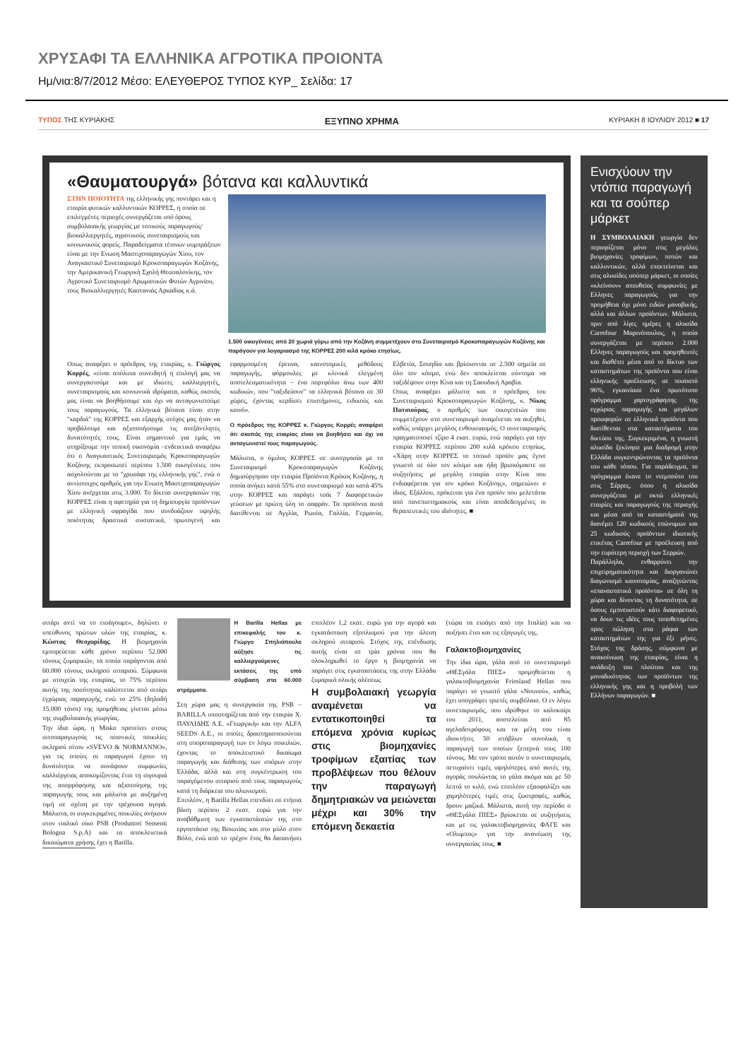ΧΡΥΣΑΦΙ ΤΑ ΕΛΛΗΝΙΚΑ ΑΓΡΟΤΙΚΑ ΠΡΟΙΟΝΤΑ
Ημ/νια:8/7/2012 Μέσο: ΕΛΕΥΘΕΡΟΣ ΤΥΠΟΣ ΚΥΡ_ Σελίδα: 17
ΤΥΠΟΣ ΤΗΣ ΚΥΡΙΑΚΗΣ ΕΞΥΠΝΟ ΧΡΗΜΑ ΚΥΡΙΑΚΗ 8 ΙΟΥΛΙΟΥ 2012 ■ 17
«Θαυματουργά» βότανα και καλλυντικά
1.500 οικογένειες από 20 χωριά γύρω από την Κοζάνη συμμετέχουν στο Συνεταιρισμό Κροκοπαραγωγών Κοζάνης και παράγουν για λογαριασμό της ΚΟΡΡΕΣ 200 κιλά κρόκο ετησίως.
ΣΤΗΝ ΠΟΙΟΤΗΤΑ της ελληνικής γης ποντάρει και η εταιρία φυτικών καλλυντικών ΚΟΡΡΕΣ, η οποία σε επιλεγμένες περιοχές συνεργάζεται υπό όρους συμβολαιακής γεωργίας με τοπικούς παραγωγούς/βιοκαλλιεργητές, αγροτικούς συνεταιρισμούς και κοινωνικούς φορείς. Παραδείγματα τέτοιων συμπράξεων είναι με την Ενωση Μαστιχοπαραγωγών Χίου, τον Αναγκαστικό Συνεταιρισμό Κροκοπαραγωγών Κοζάνης, την Αμερικανική Γεωργική Σχολή Θεσσαλονίκης, τον Αγροτικό Συνεταιρισμό Αρωματικών Φυτών Αγρινίου, τους Βιοκαλλιεργητές Καστανιάς Αρκαδίας κ.ά.
Οπως αναφέρει ο πρόεδρος της εταιρίας, κ. Γιώργος Κορρές, «είναι απόλυτα συνειδητή η επιλογή μας να συνεργαστούμε και με ιδιώτες καλλιεργητές, συνεταιρισμούς και κοινωνικά ιδρύματα, καθώς σκοπός μας είναι να βοηθήσουμε και όχι να ανταγωνιστούμε τους παραγωγούς. Τα ελληνικά βότανα είναι στην "καρδιά" της ΚΟΡΡΕΣ και εξαρχής στόχος μας ήταν να προβάλουμε και αξιοποιήσουμε τις ανεξάντλητες δυνατότητές τους. Είναι σημαντικό για εμάς να στηρίξουμε την τοπική οικονομία –ενδεικτικά αναφέρω ότι ο Αναγκαστικός Συνεταιρισμός Κροκοπαραγωγών Κοζάνης εκπροσωπεί περίπου 1.500 οικογένειες που ασχολούνται με το "χρυσάφι της ελληνικής γης", ενώ ο αντίστοιχος αριθμός για την Ενωση Μαστιχοπαραγωγών Χίου ανέρχεται στις 3.000. Το δίκτυο συνεργασιών της ΚΟΡΡΕΣ είναι η αφετηρία για τη δημιουργία προϊόντων με ελληνική σφραγίδα που συνδυάζουν υψηλής ποιότητας δραστικά συστατικά, πρωτογενή και εφαρμοσμένη έρευνα, καινοτομικές μεθόδους παραγωγής, φόρμουλες με κλινικά ελεγμένη αποτελεσματικότητα – ένα πορτφόλιο άνω των 400 κωδικών, που "ταξιδεύουν" τα ελληνικά βότανα σε 30 χώρες, έχοντας κερδίσει επιστήμονες, ειδικούς και κοινό».
Ο πρόεδρος της ΚΟΡΡΕΣ κ. Γιώργος Κορρές αναφέρει ότι σκοπός της εταιρίας είναι να βοηθήσει και όχι να ανταγωνιστεί τους παραγωγούς.
Μάλιστα, ο όμιλος ΚΟΡΡΕΣ σε συνεργασία με το Συνεταιρισμό Κροκοπαραγωγών Κοζάνης δημιούργησαν την εταιρία Προϊόντα Κρόκος Κοζάνης, η οποία ανήκει κατά 55% στο συνεταιρισμό και κατά 45% στην ΚΟΡΡΕΣ και παράγει τσάι 7 διαφορετικών γεύσεων με πρώτη ύλη το σαφράν. Τα προϊόντα αυτά διατίθενται σε Αγγλία, Ρωσία, Γαλλία, Γερμανία, Ελβετία, Σουηδία και βρίσκονται σε 2.500 σημεία σε όλο τον κόσμο, ενώ δεν αποκλείεται σύντομα να ταξιδέψουν στην Κίνα και τη Σαουδική Αραβία.
Οπως αναφέρει μάλιστα και ο πρόεδρος του Συνεταιρισμού Κροκοπαραγωγών Κοζάνης, κ. Νίκος Πατσιούρας, ο αριθμός των οικογενειών που συμμετέχουν στο συνεταιρισμό αναμένεται να αυξηθεί, καθώς υπάρχει μεγάλος ενθουσιασμός. Ο συνεταιρισμός πραγματοποιεί τζίρο 4 εκατ. ευρώ, ενώ παράγει για την εταιρία ΚΟΡΡΕΣ περίπου 200 κιλά κρόκου ετησίως. «Χάρη στην ΚΟΡΡΕΣ το τοπικό προϊόν μας έγινε γνωστό σε όλο τον κόσμο και ήδη βρισκόμαστε σε συζητήσεις με μεγάλη εταιρία στην Κίνα που ενδιαφέρεται για τον κρόκο Κοζάνης», σημειώνει ο ίδιος. Εξάλλου, πρόκειται για ένα προϊόν που μελετάται από πανεπιστημιακούς και είναι αποδεδειγμένες οι θεραπευτικές του ιδιότητες. ■
Ενισχύουν την ντόπια παραγωγή και τα σούπερ μάρκετ
Η ΣΥΜΒΟΛΑΙΑΚΗ γεωργία δεν περιορίζεται μόνο στις μεγάλες βιομηχανίες τροφίμων, ποτών και καλλυντικών, αλλά επεκτείνεται και στις αλυσίδες σούπερ μάρκετ, οι οποίες «κλείνουν» απευθείας συμφωνίες με Ελληνες παραγωγούς για την προμήθεια όχι μόνο ειδών μαναβικής, αλλά και άλλων προϊόντων. Μάλιστα, πριν από λίγες ημέρες η αλυσίδα Carrefour Μαρινόπουλος, η οποία συνεργάζεται με περίπου 2.000 Ελληνες παραγωγούς και προμηθευτές και διαθέτει μέσα από το δίκτυο των καταστημάτων της προϊόντα που είναι ελληνικής προέλευσης σε ποσοστό 96%, εγκαινίασε ένα πρωτότυπο πρόγραμμα χαρτογράφησης της εγχώριας παραγωγής και μεγάλων προσφορών σε ελληνικά προϊόντα που διατίθενται στα καταστήματα του δικτύου της. Συγκεκριμένα, η γνωστή αλυσίδα ξεκίνησε μια διαδρομή στην Ελλάδα συγκεντρώνοντας τα προϊόντα του κάθε τόπου. Για παράδειγμα, το πρόγραμμα έκανε το ντεμπούτο του στις Σέρρες, όπου η αλυσίδα συνεργάζεται με οκτώ ελληνικές εταιρίες και παραγωγούς της περιοχής και μέσα από τα καταστήματά της διανέμει 120 κωδικούς επώνυμων και 25 κωδικούς προϊόντων ιδιωτικής ετικέτας Carrefour με προέλευση από την ευρύτερη περιοχή των Σερρών.
Παράλληλα, ενθαρρύνει την επιχειρηματικότητα και διοργανώνει διαγωνισμό καινοτομίας, αναζητώντας «επαναστατικά προϊόντα» σε όλη τη χώρα και δίνοντας τη δυνατότητα, σε όσους εμπνευστούν κάτι διαφορετικό, να δουν τις ιδέες τους τοποθετημένες προς πώληση στα ράφια των καταστημάτων της για έξι μήνες. Στόχος της δράσης, σύμφωνα με ανακοίνωση της εταιρίας, είναι η ανάδειξη του πλούτου και της μοναδικότητας των προϊόντων της ελληνικής γης και η προβολή των Ελλήνων παραγωγών. ■
σιτάρι αντί να το εισάγουμε», δηλώνει ο υπεύθυνος πρώτων υλών της εταιρίας, κ. Κώστας Θεοχαρίδης. Η βιομηχανία εμπορεύεται κάθε χρόνο περίπου 52.000 τόνους ζυμαρικών, τα οποία παράγονται από 60.000 τόνους σκληρού σιταριού. Σύμφωνα με στοιχεία της εταιρίας, το 75% περίπου αυτής της ποσότητας καλύπτεται από σιτάρι εγχώριας παραγωγής, ενώ το 25% (δηλαδή 15.000 τόνοι) της προμήθειας γίνεται μέσω της συμβολαιακής γεωργίας.
Την ίδια ώρα, η Misko προτείνει στους σιτοπαραγωγούς τις ποιοτικές ποικιλίες σκληρού σίτου «SVEVO & NORMANNO», για τις οποίες οι παραγωγοί έχουν τη δυνατότητα να συνάψουν συμφωνίες καλλιέργειας αποκομίζοντας έτσι τη σιγουριά της απορρόφησης και αξιοποίησης της παραγωγής τους και μάλιστα με αυξημένη τιμή σε σχέση με την τρέχουσα αγορά. Μάλιστα, οι συγκεκριμένες ποικιλίες ανήκουν στον ιταλικό οίκο PSB (Produttori Sementi Bologna S.p.A) και τα αποκλειστικά δικαιώματα χρήσης έχει η Barilla.
Η Barilla Hellas με επικεφαλής τον κ. Γιώργο Σπηλιόπουλο αύξησε τις καλλιεργούμενες εκτάσεις της υπό σύμβαση στα 60.000 στρέμματα.
Στη χώρα μας η συνεργασία της PSB – BARILLA υποστηρίζεται από την εταιρία Χ. ΠΑΥΛΙΔΗΣ Α.Ε. «Γεωργική» και την ALFA SEEDS A.E., οι οποίες δραστηριοποιούνται στη σποροπαραγωγή των εν λόγω ποικιλιών, έχοντας το αποκλειστικό δικαίωμα παραγωγής και διάθεσης των σπόρων στην Ελλάδα, αλλά και στη συγκέντρωση του παραγόμενου σιταριού από τους παραγωγούς κατά τη διάρκεια του αλωνισμού.
Επιπλέον, η Barilla Hellas επενδύει σε ετήσια βάση περίπου 2 εκατ. ευρώ για την αναβάθμιση των εγκαταστάσεών της στο εργοστάσιο της Βοιωτίας και στο μύλο στον Βόλο, ενώ από το τρέχον έτος θα δαπανήσει επιπλέον 1,2 εκατ. ευρώ για την αγορά και εγκατάσταση εξοπλισμού για την άλεση σκληρού σιταριού. Στόχος της επένδυσης αυτής είναι σε τρία χρόνια που θα ολοκληρωθεί το έργο η βιομηχανία να παράγει στις εγκαταστάσεις της στην Ελλάδα ζυμαρικά ολικής αλέσεως
Η συμβολαιακή γεωργία αναμένεται να εντατικοποιηθεί τα επόμενα χρόνια κυρίως στις βιομηχανίες τροφίμων εξαιτίας των προβλέψεων που θέλουν την παραγωγή δημητριακών να μειώνεται μέχρι και 30% την επόμενη δεκαετία
(τώρα τα εισάγει από την Ιταλία) και να αυξήσει έτσι και τις εξαγωγές της.
Γαλακτοβιομηχανίες
Την ίδια ώρα, γάλα από το συνεταιρισμό «ΘΕΣγάλα ΠΙΕΣ» προμηθεύεται η γαλακτοβιομηχανία Friesland Hellas που παράγει το γνωστό γάλα «Νουνού», καθώς έχει υπογράψει τριετές συμβόλαιο. Ο εν λόγω συνεταιρισμός, που ιδρύθηκε το καλοκαίρι του 2011, αποτελείται από 85 αγελαδοτρόφους και τα μέλη του είναι ιδιοκτήτες 50 στάβλων συνολικά, η παραγωγή των οποίων ξεπερνά τους 100 τόνους. Με τον τρόπο αυτόν ο συνεταιρισμός πετυχαίνει τιμές υψηλότερες από αυτές της αγοράς πουλώντας το γάλα ακόμα και με 50 λεπτά το κιλό, ενώ επιπλέον εξασφαλίζει και χαμηλότερες τιμές στις ζωοτροφές, καθώς δρουν μαζικά. Μάλιστα, αυτή την περίοδο ο «ΘΕΣγάλα ΠΙΕΣ» βρίσκεται σε συζητήσεις και με τις γαλακτοβιομηχανίες ΦΑΓΕ και «Ολυμπος» για την ανανέωση της συνεργασίας τους. ■